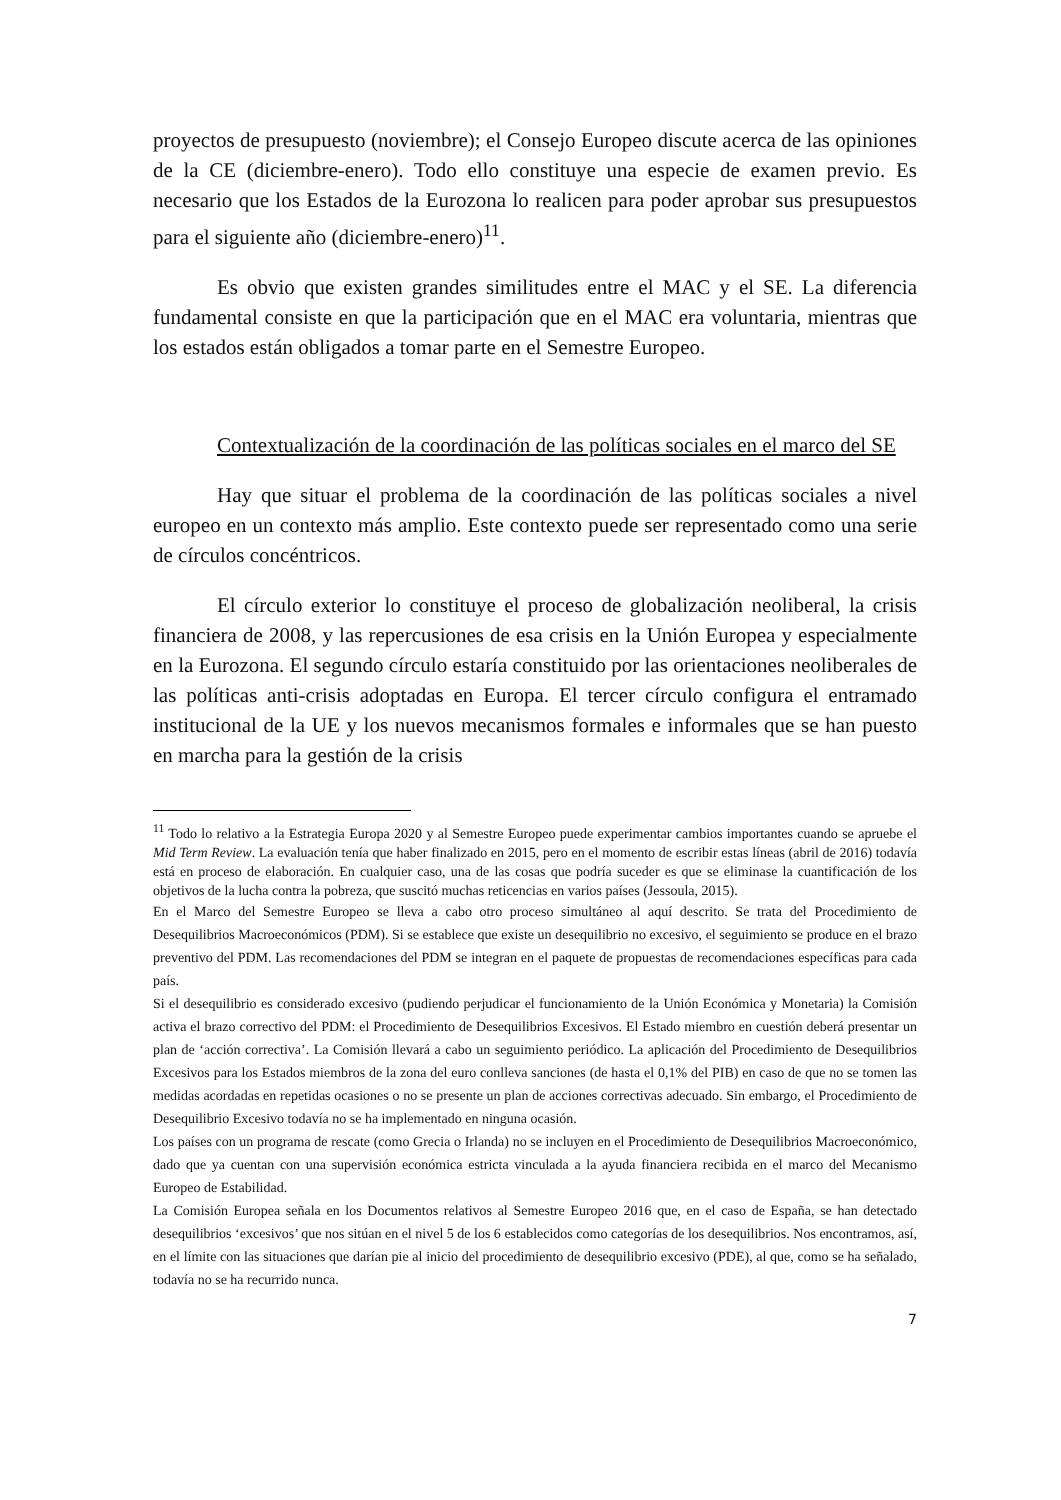proyectos de presupuesto (noviembre); el Consejo Europeo discute acerca de las opiniones de la CE (diciembre-enero). Todo ello constituye una especie de examen previo. Es necesario que los Estados de la Eurozona lo realicen para poder aprobar sus presupuestos para el siguiente año (diciembre-enero)<sup>11</sup>.
Es obvio que existen grandes similitudes entre el MAC y el SE. La diferencia fundamental consiste en que la participación que en el MAC era voluntaria, mientras que los estados están obligados a tomar parte en el Semestre Europeo.
Contextualización de la coordinación de las políticas sociales en el marco del SE
Hay que situar el problema de la coordinación de las políticas sociales a nivel europeo en un contexto más amplio. Este contexto puede ser representado como una serie de círculos concéntricos.
El círculo exterior lo constituye el proceso de globalización neoliberal, la crisis financiera de 2008, y las repercusiones de esa crisis en la Unión Europea y especialmente en la Eurozona. El segundo círculo estaría constituido por las orientaciones neoliberales de las políticas anti-crisis adoptadas en Europa. El tercer círculo configura el entramado institucional de la UE y los nuevos mecanismos formales e informales que se han puesto en marcha para la gestión de la crisis
<sup>11</sup> Todo lo relativo a la Estrategia Europa 2020 y al Semestre Europeo puede experimentar cambios importantes cuando se apruebe el Mid Term Review. La evaluación tenía que haber finalizado en 2015, pero en el momento de escribir estas líneas (abril de 2016) todavía está en proceso de elaboración. En cualquier caso, una de las cosas que podría suceder es que se eliminase la cuantificación de los objetivos de la lucha contra la pobreza, que suscitó muchas reticencias en varios países (Jessoula, 2015).
En el Marco del Semestre Europeo se lleva a cabo otro proceso simultáneo al aquí descrito. Se trata del Procedimiento de Desequilibrios Macroeconómicos (PDM). Si se establece que existe un desequilibrio no excesivo, el seguimiento se produce en el brazo preventivo del PDM. Las recomendaciones del PDM se integran en el paquete de propuestas de recomendaciones específicas para cada país.
Si el desequilibrio es considerado excesivo (pudiendo perjudicar el funcionamiento de la Unión Económica y Monetaria) la Comisión activa el brazo correctivo del PDM: el Procedimiento de Desequilibrios Excesivos. El Estado miembro en cuestión deberá presentar un plan de ‘acción correctiva’. La Comisión llevará a cabo un seguimiento periódico. La aplicación del Procedimiento de Desequilibrios Excesivos para los Estados miembros de la zona del euro conlleva sanciones (de hasta el 0,1% del PIB) en caso de que no se tomen las medidas acordadas en repetidas ocasiones o no se presente un plan de acciones correctivas adecuado. Sin embargo, el Procedimiento de Desequilibrio Excesivo todavía no se ha implementado en ninguna ocasión.
Los países con un programa de rescate (como Grecia o Irlanda) no se incluyen en el Procedimiento de Desequilibrios Macroeconómico, dado que ya cuentan con una supervisión económica estricta vinculada a la ayuda financiera recibida en el marco del Mecanismo Europeo de Estabilidad.
La Comisión Europea señala en los Documentos relativos al Semestre Europeo 2016 que, en el caso de España, se han detectado desequilibrios ‘excesivos’ que nos sitúan en el nivel 5 de los 6 establecidos como categorías de los desequilibrios. Nos encontramos, así, en el límite con las situaciones que darían pie al inicio del procedimiento de desequilibrio excesivo (PDE), al que, como se ha señalado, todavía no se ha recurrido nunca.
7